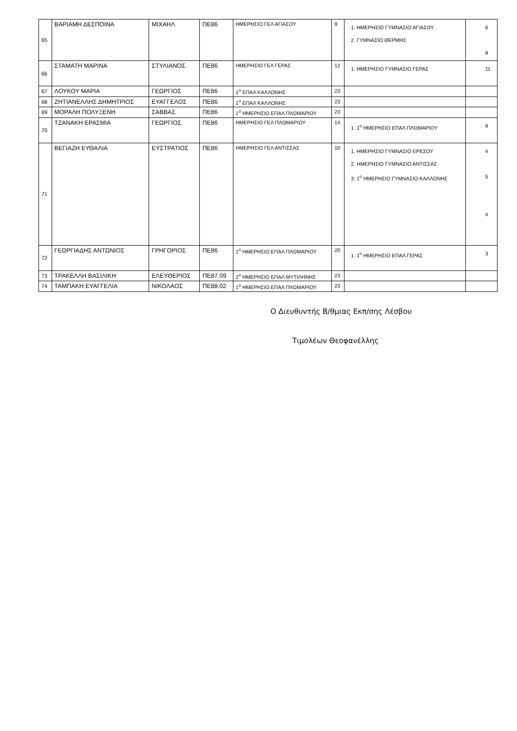| 65 | ΒΑΡΙΑΜΗ ΔΕΣΠΟΙΝΑ | ΜΙΧΑΗΛ | ΠΕ86 | ΗΜΕΡΗΣΙΟ ΓΕΛ ΑΓΙΑΣΟΥ | 9 | 1. ΗΜΕΡΗΣΙΟ ΓΥΜΝΑΣΙΟ ΑΓΙΑΣΟΥ 2. ΓΥΜΝΑΣΙΟ ΘΕΡΜΗΣ | 6 8 |
| 66 | ΣΤΑΜΑΤΗ ΜΑΡΙΝΑ | ΣΤΥΛΙΑΝΟΣ | ΠΕ86 | ΗΜΕΡΗΣΙΟ ΓΕΛ ΓΕΡΑΣ | 12 | 1. ΗΜΕΡΗΣΙΟ ΓΥΜΝΑΣΙΟ ΓΕΡΑΣ | 11 |
| 67 | ΛΟΥΚΟΥ ΜΑΡΙΑ | ΓΕΩΡΓΙΟΣ | ΠΕ86 | 1<sup>ο</sup> ΕΠΑΛ ΚΑΛΛΟΝΗΣ | 23 | | |
| 68 | ΖΗΤΙΑΝΕΛΛΗΣ ΔΗΜΗΤΡΙΟΣ | ΕΥΑΓΓΕΛΟΣ | ΠΕ86 | 1<sup>ο</sup> ΕΠΑΛ ΚΑΛΛΟΝΗΣ | 23 | | |
| 69 | ΜΟΡΑΛΗ ΠΟΛΥΞΕΝΗ | ΣΑΒΒΑΣ | ΠΕ86 | 1<sup>ο</sup> ΗΜΕΡΗΣΙΟ ΕΠΑΛ ΠΛΩΜΑΡΙΟΥ | 23 | | |
| 70 | ΤΖΑΝΑΚΗ ΕΡΑΣΜΙΑ | ΓΕΩΡΓΙΟΣ | ΠΕ86 | ΗΜΕΡΗΣΙΟ ΓΕΛ ΠΛΩΜΑΡΙΟΥ | 14 | 1. 1<sup>ο</sup> ΗΜΕΡΗΣΙΟ ΕΠΑΛ ΠΛΩΜΑΡΙΟΥ | 9 |
| 71 | ΒΕΓΙΑΖΗ ΕΥΘΑΛΙΑ | ΕΥΣΤΡΑΤΙΟΣ | ΠΕ86 | ΗΜΕΡΗΣΙΟ ΓΕΛ ΑΝΤΙΣΣΑΣ | 10 | 1. ΗΜΕΡΗΣΙΟ ΓΥΜΝΑΣΙΟ ΕΡΕΣΟΥ 2. ΗΜΕΡΗΣΙΟ ΓΥΜΝΑΣΙΟ ΑΝΤΙΣΣΑΣ 3. 1<sup>ο</sup> ΗΜΕΡΗΣΙΟ ΓΥΜΝΑΣΙΟ ΚΑΛΛΟΝΗΣ | 4 5 4 |
| 72 | ΓΕΩΡΓΙΑΔΗΣ ΑΝΤΩΝΙΟΣ | ΓΡΗΓΟΡΙΟΣ | ΠΕ86 | 1<sup>ο</sup> ΗΜΕΡΗΣΙΟ ΕΠΑΛ ΠΛΩΜΑΡΙΟΥ | 20 | 1. 1<sup>ο</sup> ΗΜΕΡΗΣΙΟ ΕΠΑΛ ΓΕΡΑΣ | 3 |
| 73 | ΤΡΑΚΕΛΛΗ ΒΑΣΙΛΙΚΗ | ΕΛΕΥΘΕΡΙΟΣ | ΠΕ87.09 | 2<sup>ο</sup> ΗΜΕΡΗΣΙΟ ΕΠΑΛ ΜΥΤΙΛΗΝΗΣ | 23 | | |
| 74 | ΤΑΜΠΑΚΗ ΕΥΑΓΓΕΛΙΑ | ΝΙΚΟΛΑΟΣ | ΠΕ88.02 | 1<sup>ο</sup> ΗΜΕΡΗΣΙΟ ΕΠΑΛ ΠΛΩΜΑΡΙΟΥ | 23 | | |
Ο Διευθυντής Β/θμιας Εκπ/σης Λέσβου
Τιμολέων Θεοφανέλλης